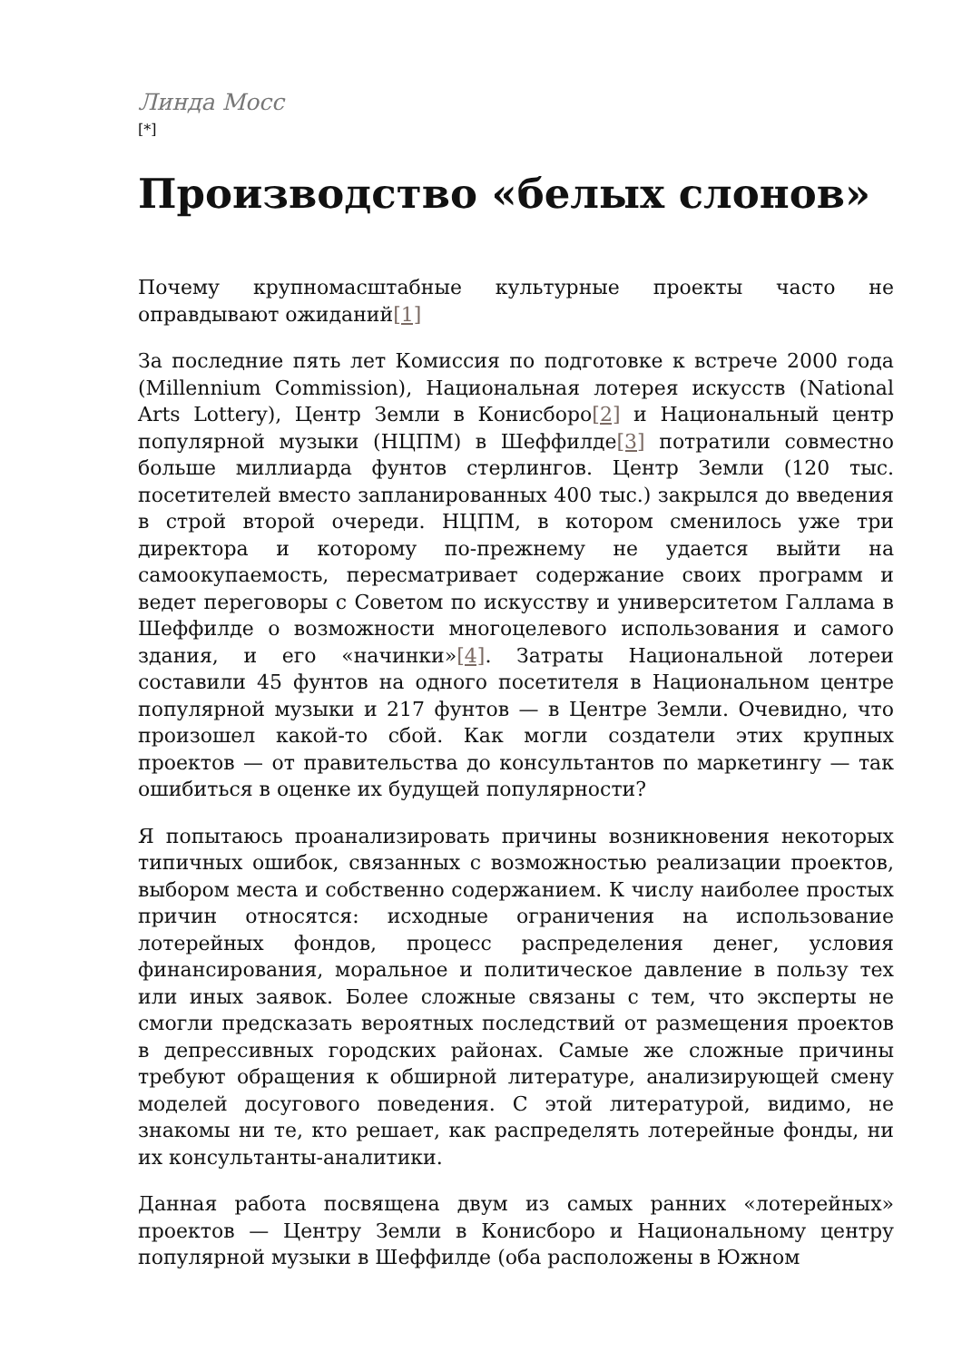Линда Мосс
[*]
Производство «белых слонов»
Почему крупномасштабные культурные проекты часто не оправдывают ожиданий[1]
За последние пять лет Комиссия по подготовке к встрече 2000 года (Millennium Commission), Национальная лотерея искусств (National Arts Lottery), Центр Земли в Конисборо[2] и Национальный центр популярной музыки (НЦПМ) в Шеффилде[3] потратили совместно больше миллиарда фунтов стерлингов. Центр Земли (120 тыс. посетителей вместо запланированных 400 тыс.) закрылся до введения в строй второй очереди. НЦПМ, в котором сменилось уже три директора и которому по-прежнему не удается выйти на самоокупаемость, пересматривает содержание своих программ и ведет переговоры с Советом по искусству и университетом Галлама в Шеффилде о возможности многоцелевого использования и самого здания, и его «начинки»[4]. Затраты Национальной лотереи составили 45 фунтов на одного посетителя в Национальном центре популярной музыки и 217 фунтов — в Центре Земли. Очевидно, что произошел какой-то сбой. Как могли создатели этих крупных проектов — от правительства до консультантов по маркетингу — так ошибиться в оценке их будущей популярности?
Я попытаюсь проанализировать причины возникновения некоторых типичных ошибок, связанных с возможностью реализации проектов, выбором места и собственно содержанием. К числу наиболее простых причин относятся: исходные ограничения на использование лотерейных фондов, процесс распределения денег, условия финансирования, моральное и политическое давление в пользу тех или иных заявок. Более сложные связаны с тем, что эксперты не смогли предсказать вероятных последствий от размещения проектов в депрессивных городских районах. Самые же сложные причины требуют обращения к обширной литературе, анализирующей смену моделей досугового поведения. С этой литературой, видимо, не знакомы ни те, кто решает, как распределять лотерейные фонды, ни их консультанты-аналитики.
Данная работа посвящена двум из самых ранних «лотерейных» проектов — Центру Земли в Конисборо и Национальному центру популярной музыки в Шеффилде (оба расположены в Южном